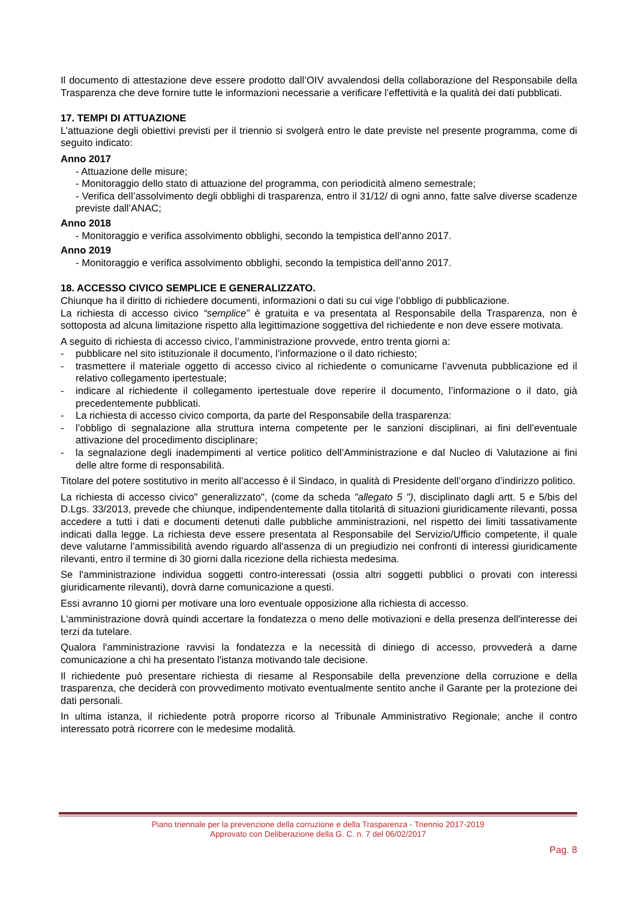Il documento di attestazione deve essere prodotto dall’OIV avvalendosi della collaborazione del Responsabile della Trasparenza che deve fornire tutte le informazioni necessarie a verificare l’effettività e la qualità dei dati pubblicati.
17. TEMPI DI ATTUAZIONE
L’attuazione degli obiettivi previsti per il triennio si svolgerà entro le date previste nel presente programma, come di seguito indicato:
Anno 2017
- Attuazione delle misure;
- Monitoraggio dello stato di attuazione del programma, con periodicità almeno semestrale;
- Verifica dell’assolvimento degli obblighi di trasparenza, entro il 31/12/ di ogni anno, fatte salve diverse scadenze previste dall’ANAC;
Anno 2018
- Monitoraggio e verifica assolvimento obblighi, secondo la tempistica dell’anno 2017.
Anno 2019
- Monitoraggio e verifica assolvimento obblighi, secondo la tempistica dell’anno 2017.
18. ACCESSO CIVICO SEMPLICE E GENERALIZZATO.
Chiunque ha il diritto di richiedere documenti, informazioni o dati su cui vige l’obbligo di pubblicazione.
La richiesta di accesso civico “semplice” è gratuita e va presentata al Responsabile della Trasparenza, non è sottoposta ad alcuna limitazione rispetto alla legittimazione soggettiva del richiedente e non deve essere motivata.
A seguito di richiesta di accesso civico, l’amministrazione provvede, entro trenta giorni a:
- pubblicare nel sito istituzionale il documento, l’informazione o il dato richiesto;
- trasmettere il materiale oggetto di accesso civico al richiedente o comunicarne l’avvenuta pubblicazione ed il relativo collegamento ipertestuale;
- indicare al richiedente il collegamento ipertestuale dove reperire il documento, l’informazione o il dato, già precedentemente pubblicati.
- La richiesta di accesso civico comporta, da parte del Responsabile della trasparenza:
- l’obbligo di segnalazione alla struttura interna competente per le sanzioni disciplinari, ai fini dell’eventuale attivazione del procedimento disciplinare;
- la segnalazione degli inadempimenti al vertice politico dell’Amministrazione e dal Nucleo di Valutazione ai fini delle altre forme di responsabilità.
Titolare del potere sostitutivo in merito all’accesso è il Sindaco, in qualità di Presidente dell’organo d’indirizzo politico.
La richiesta di accesso civico" generalizzato", (come da scheda "allegato 5 "), disciplinato dagli artt. 5 e 5/bis del D.Lgs. 33/2013, prevede che chiunque, indipendentemente dalla titolarità di situazioni giuridicamente rilevanti, possa accedere a tutti i dati e documenti detenuti dalle pubbliche amministrazioni, nel rispetto dei limiti tassativamente indicati dalla legge. La richiesta deve essere presentata al Responsabile del Servizio/Ufficio competente, il quale deve valutarne l’ammissibilità avendo riguardo all'assenza di un pregiudizio nei confronti di interessi giuridicamente rilevanti, entro il termine di 30 giorni dalla ricezione della richiesta medesima.
Se l'amministrazione individua soggetti contro-interessati (ossia altri soggetti pubblici o provati con interessi giuridicamente rilevanti), dovrà darne comunicazione a questi.
Essi avranno 10 giorni per motivare una loro eventuale opposizione alla richiesta di accesso.
L'amministrazione dovrà quindi accertare la fondatezza o meno delle motivazioni e della presenza dell'interesse dei terzi da tutelare.
Qualora l'amministrazione ravvisi la fondatezza e la necessità di diniego di accesso, provvederà a darne comunicazione a chi ha presentato l'istanza motivando tale decisione.
Il richiedente può presentare richiesta di riesame al Responsabile della prevenzione della corruzione e della trasparenza, che deciderà con provvedimento motivato eventualmente sentito anche il Garante per la protezione dei dati personali.
In ultima istanza, il richiedente potrà proporre ricorso al Tribunale Amministrativo Regionale; anche il contro interessato potrà ricorrere con le medesime modalità.
Piano triennale per la prevenzione della corruzione e della Trasparenza - Triennio 2017-2019
Approvato con Deliberazione della G. C. n. 7 del 06/02/2017
Pag. 8